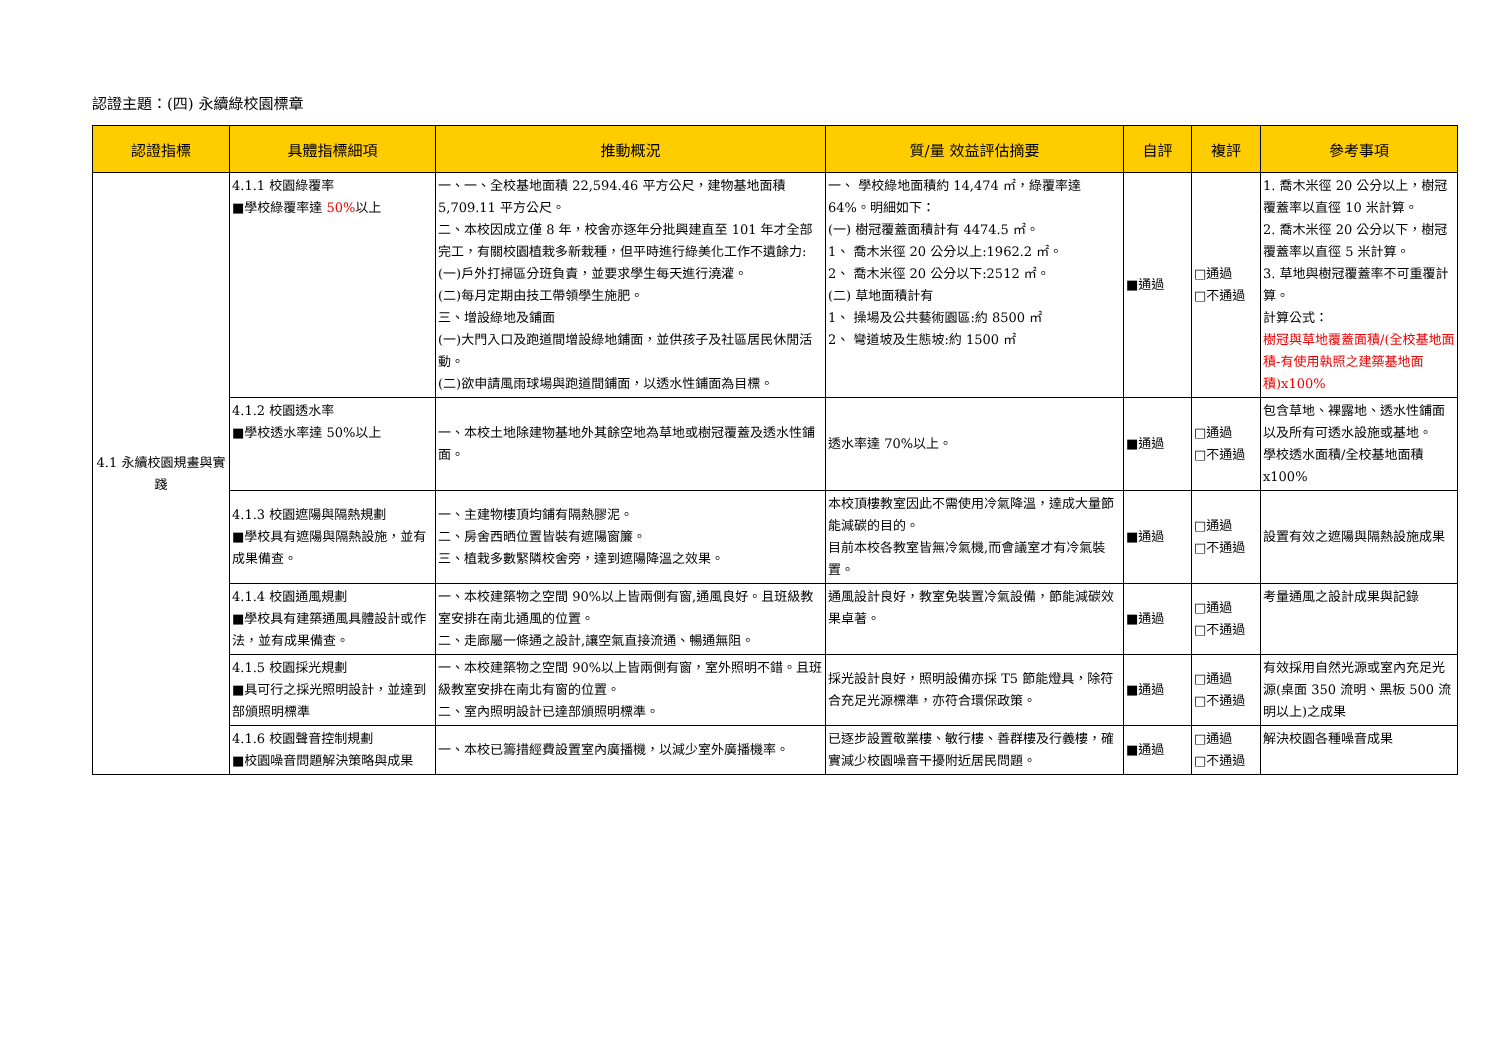認證主題：(四) 永續綠校園標章
| 認證指標 | 具體指標細項 | 推動概況 | 質/量 效益評估摘要 | 自評 | 複評 | 參考事項 |
| --- | --- | --- | --- | --- | --- | --- |
| 4.1 永續校園規畫與實踐 | 4.1.1 校園綠覆率 ■學校綠覆率達 50% 以上 | 一、一、全校基地面積 22,594.46 平方公尺，建物基地面積 5,709.11 平方公尺。 二、本校因成立僅 8 年，校舍亦逐年分批興建直至 101 年才全部完工，有關校園植栽多新栽種，但平時進行綠美化工作不遺餘力: (一)戶外打掃區分班負責，並要求學生每天進行澆灌。 (二)每月定期由技工帶領學生施肥。 三、增設綠地及鋪面 (一)大門入口及跑道間增設綠地鋪面，並供孩子及社區居民休閒活動。 (二)欲申請風雨球場與跑道間鋪面，以透水性鋪面為目標。 | 一、 學校綠地面積約 14,474 ㎡，綠覆率達 64%。明細如下： (一) 樹冠覆蓋面積計有 4474.5 ㎡。 1、 喬木米徑 20 公分以上:1962.2 ㎡。 2、 喬木米徑 20 公分以下:2512 ㎡。 (二) 草地面積計有 1、 操場及公共藝術園區:約 8500 ㎡ 2、 彎道坡及生態坡:約 1500 ㎡ | ■通過 | □通過 □不通過 | 1. 喬木米徑 20 公分以上，樹冠覆蓋率以直徑 10 米計算。 2. 喬木米徑 20 公分以下，樹冠覆蓋率以直徑 5 米計算。 3. 草地與樹冠覆蓋率不可重覆計算。 計算公式： 樹冠與草地覆蓋面積/(全校基地面積-有使用執照之建築基地面積)x100% |
| | 4.1.2 校園透水率 ■學校透水率達 50%以上 | 一、本校土地除建物基地外其餘空地為草地或樹冠覆蓋及透水性鋪面。 | 透水率達 70%以上。 | ■通過 | □通過 □不通過 | 包含草地、裸露地、透水性鋪面以及所有可透水設施或基地。 學校透水面積/全校基地面積x100% |
| | 4.1.3 校園遮陽與隔熱規劃 ■學校具有遮陽與隔熱設施，並有成果備查。 | 一、主建物樓頂均鋪有隔熱膠泥。 二、房舍西晒位置皆裝有遮陽窗簾。 三、植栽多數緊隣校舍旁，達到遮陽降溫之效果。 | 本校頂樓教室因此不需使用冷氣降溫，達成大量節能減碳的目的。 目前本校各教室皆無冷氣機,而會議室才有冷氣裝置。 | ■通過 | □通過 □不通過 | 設置有效之遮陽與隔熱設施成果 |
| | 4.1.4 校園通風規劃 ■學校具有建築通風具體設計或作法，並有成果備查。 | 一、本校建築物之空間 90%以上皆兩側有窗,通風良好。且班級教室安排在南北通風的位置。 二、走廊屬一條通之設計,讓空氣直接流通、暢通無阻。 | 通風設計良好，教室免裝置冷氣設備，節能減碳效果卓著。 | ■通過 | □通過 □不通過 | 考量通風之設計成果與記錄 |
| | 4.1.5 校園採光規劃 ■具可行之採光照明設計，並達到部頒照明標準 | 一、本校建築物之空間 90%以上皆兩側有窗，室外照明不錯。且班級教室安排在南北有窗的位置。 二、室內照明設計已達部頒照明標準。 | 採光設計良好，照明設備亦採 T5 節能燈具，除符合充足光源標準，亦符合環保政策。 | ■通過 | □通過 □不通過 | 有效採用自然光源或室內充足光源(桌面 350 流明、黑板 500 流明以上)之成果 |
| | 4.1.6 校園聲音控制規劃 ■校園噪音問題解決策略與成果 | 一、本校已籌措經費設置室內廣播機，以減少室外廣播機率。 | 已逐步設置敬業樓、敏行樓、善群樓及行義樓，確實減少校園噪音干擾附近居民問題。 | ■通過 | □通過 □不通過 | 解決校園各種噪音成果 |